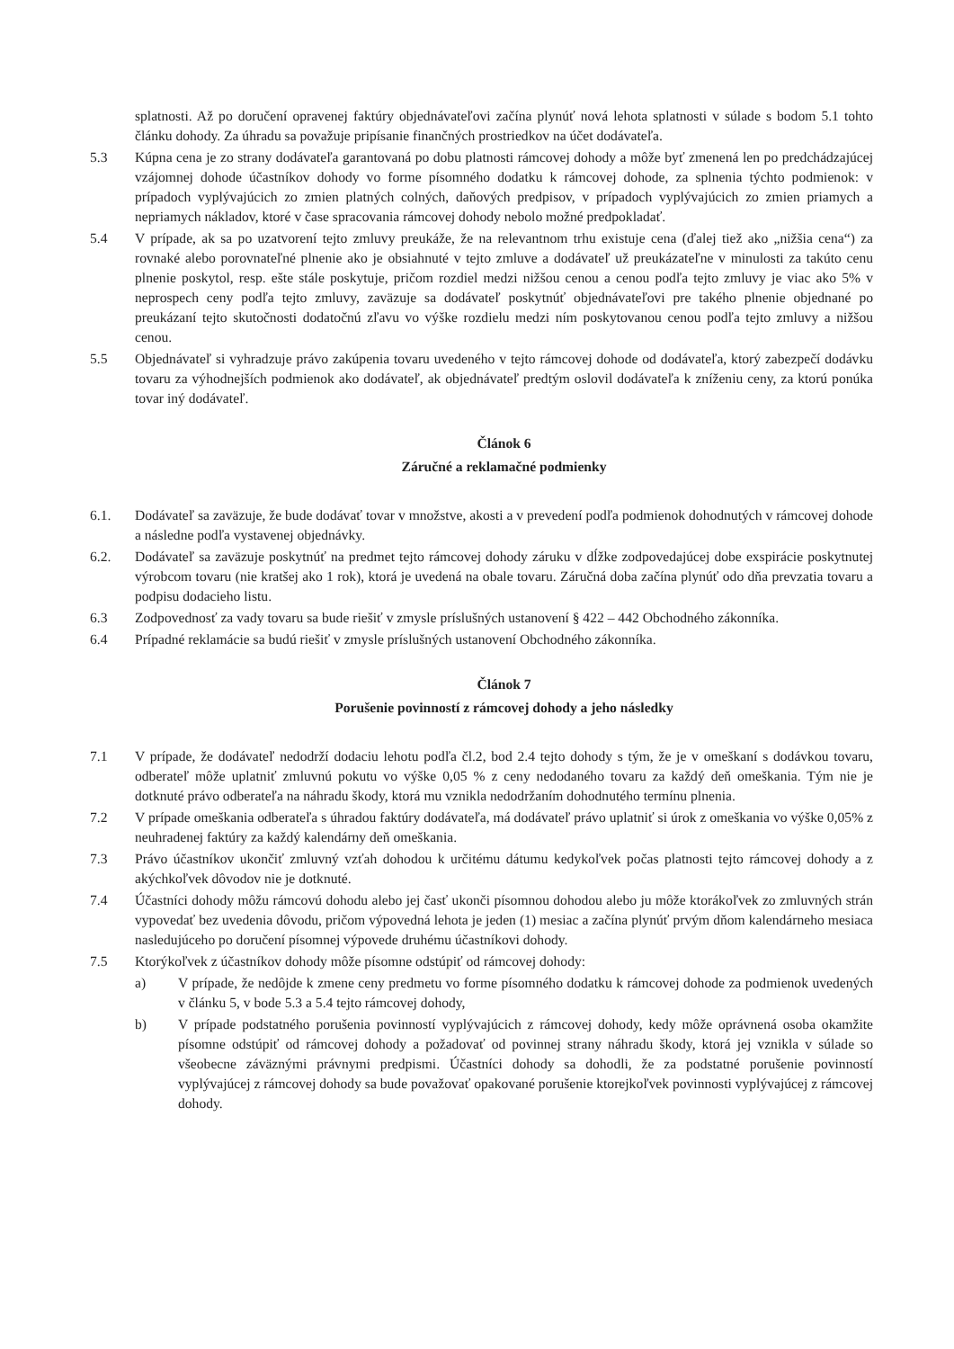splatnosti. Až po doručení opravenej faktúry objednávateľovi začína plynúť nová lehota splatnosti v súlade s bodom 5.1 tohto článku dohody. Za úhradu sa považuje pripísanie finančných prostriedkov na účet dodávateľa.
5.3 Kúpna cena je zo strany dodávateľa garantovaná po dobu platnosti rámcovej dohody a môže byť zmenená len po predchádzajúcej vzájomnej dohode účastníkov dohody vo forme písomného dodatku k rámcovej dohode, za splnenia týchto podmienok: v prípadoch vyplývajúcich zo zmien platných colných, daňových predpisov, v prípadoch vyplývajúcich zo zmien priamych a nepriamych nákladov, ktoré v čase spracovania rámcovej dohody nebolo možné predpokladať.
5.4 V prípade, ak sa po uzatvorení tejto zmluvy preukáže, že na relevantnom trhu existuje cena (ďalej tiež ako „nižšia cena“) za rovnaké alebo porovnateľné plnenie ako je obsiahnuté v tejto zmluve a dodávateľ už preukázateľne v minulosti za takúto cenu plnenie poskytol, resp. ešte stále poskytuje, pričom rozdiel medzi nižšou cenou a cenou podľa tejto zmluvy je viac ako 5% v neprospech ceny podľa tejto zmluvy, zaväzuje sa dodávateľ poskytnúť objednávateľovi pre takého plnenie objednané po preukázaní tejto skutočnosti dodatočnú zľavu vo výške rozdielu medzi ním poskytovanou cenou podľa tejto zmluvy a nižšou cenou.
5.5 Objednávateľ si vyhradzuje právo zakúpenia tovaru uvedeného v tejto rámcovej dohode od dodávateľa, ktorý zabezpečí dodávku tovaru za výhodnejších podmienok ako dodávateľ, ak objednávateľ predtým oslovil dodávateľa k zníženiu ceny, za ktorú ponúka tovar iný dodávateľ.
Článok 6
Záručné a reklamačné podmienky
6.1. Dodávateľ sa zaväzuje, že bude dodávať tovar v množstve, akosti a v prevedení podľa podmienok dohodnutých v rámcovej dohode a následne podľa vystavenej objednávky.
6.2. Dodávateľ sa zaväzuje poskytnúť na predmet tejto rámcovej dohody záruku v dĺžke zodpovedajúcej dobe exspirácie poskytnutej výrobcom tovaru (nie kratšej ako 1 rok), ktorá je uvedená na obale tovaru. Záručná doba začína plynúť odo dňa prevzatia tovaru a podpisu dodacieho listu.
6.3 Zodpovednosť za vady tovaru sa bude riešiť v zmysle príslušných ustanovení § 422 – 442 Obchodného zákonníka.
6.4 Prípadné reklamácie sa budú riešiť v zmysle príslušných ustanovení Obchodného zákonníka.
Článok 7
Porušenie povinností z rámcovej dohody a jeho následky
7.1 V prípade, že dodávateľ nedodrží dodaciu lehotu podľa čl.2, bod 2.4 tejto dohody s tým, že je v omeškaní s dodávkou tovaru, odberateľ môže uplatniť zmluvnú pokutu vo výške 0,05 % z ceny nedodaného tovaru za každý deň omeškania. Tým nie je dotknuté právo odberateľa na náhradu škody, ktorá mu vznikla nedodržaním dohodnutého termínu plnenia.
7.2 V prípade omeškania odberateľa s úhradou faktúry dodávateľa, má dodávateľ právo uplatniť si úrok z omeškania vo výške 0,05% z neuhradenej faktúry za každý kalendárny deň omeškania.
7.3 Právo účastníkov ukončiť zmluvný vzťah dohodou k určitému dátumu kedykoľvek počas platnosti tejto rámcovej dohody a z akýchkoľvek dôvodov nie je dotknuté.
7.4 Účastníci dohody môžu rámcovú dohodu alebo jej časť ukonči písomnou dohodou alebo ju môže ktorákoľvek zo zmluvných strán vypovedať bez uvedenia dôvodu, pričom výpovedná lehota je jeden (1) mesiac a začína plynúť prvým dňom kalendárneho mesiaca nasledujúceho po doručení písomnej výpovede druhému účastníkovi dohody.
7.5 Ktorýkoľvek z účastníkov dohody môže písomne odstúpiť od rámcovej dohody:
a) V prípade, že nedôjde k zmene ceny predmetu vo forme písomného dodatku k rámcovej dohode za podmienok uvedených v článku 5, v bode 5.3 a 5.4 tejto rámcovej dohody,
b) V prípade podstatného porušenia povinností vyplývajúcich z rámcovej dohody, kedy môže oprávnená osoba okamžite písomne odstúpiť od rámcovej dohody a požadovať od povinnej strany náhradu škody, ktorá jej vznikla v súlade so všeobecne záväznými právnymi predpismi. Účastníci dohody sa dohodli, že za podstatné porušenie povinností vyplývajúcej z rámcovej dohody sa bude považovať opakované porušenie ktorejkoľvek povinnosti vyplývajúcej z rámcovej dohody.